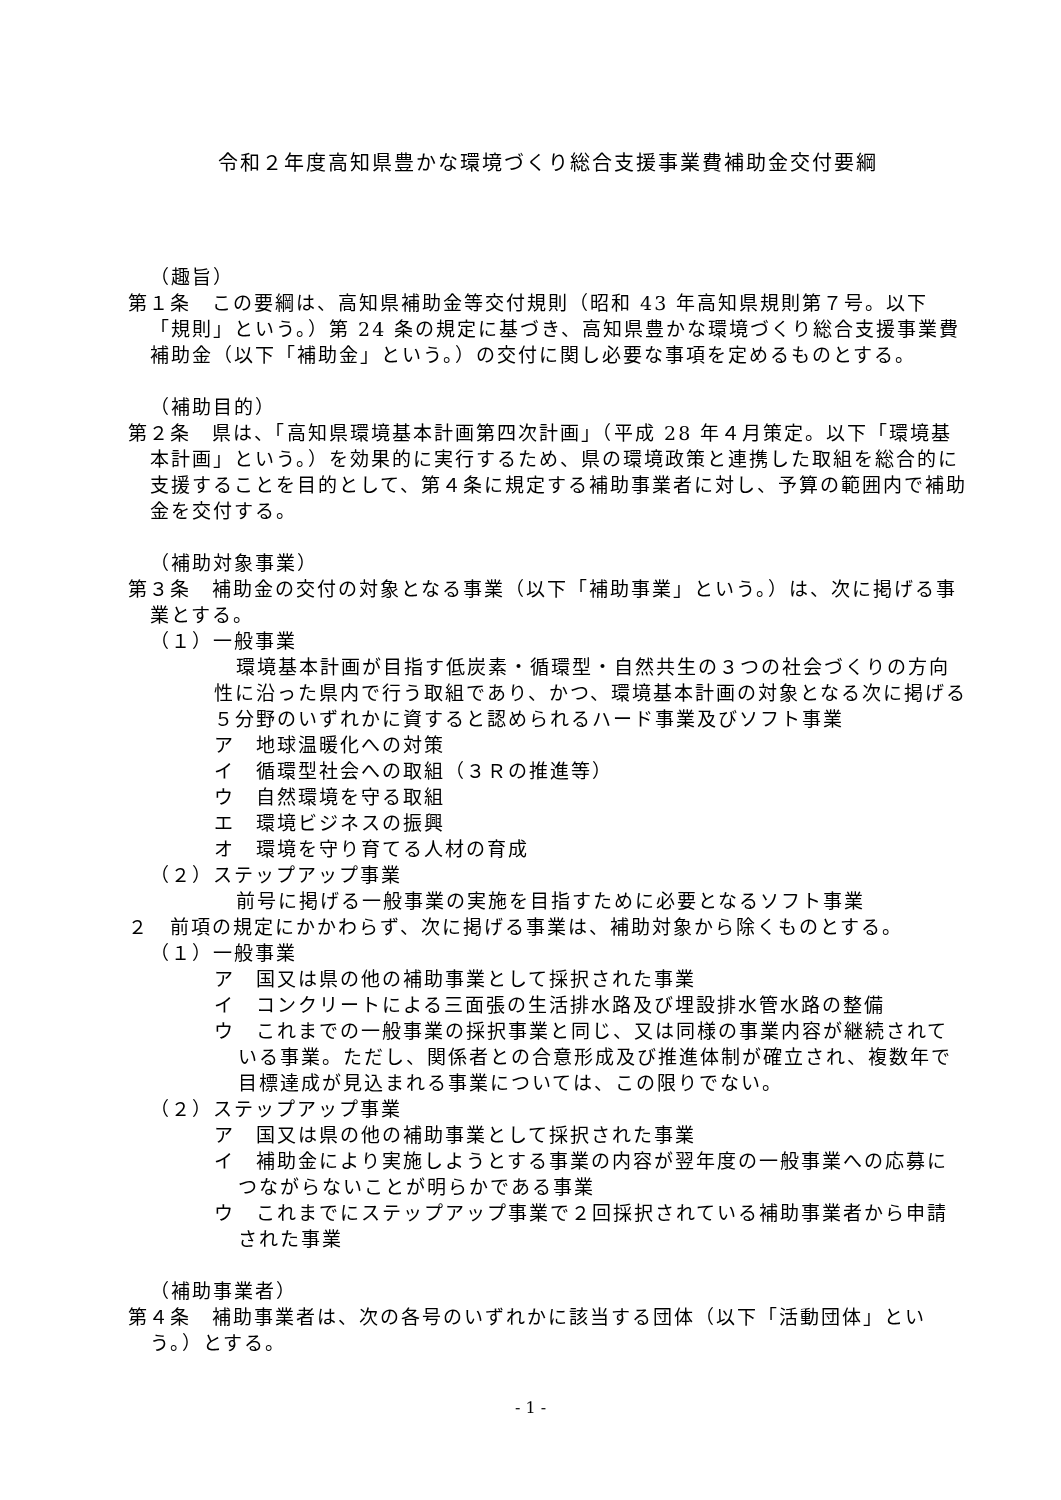令和２年度高知県豊かな環境づくり総合支援事業費補助金交付要綱
（趣旨）
第１条　この要綱は、高知県補助金等交付規則（昭和 43 年高知県規則第７号。以下「規則」という。）第 24 条の規定に基づき、高知県豊かな環境づくり総合支援事業費補助金（以下「補助金」という。）の交付に関し必要な事項を定めるものとする。
（補助目的）
第２条　県は、「高知県環境基本計画第四次計画」（平成 28 年４月策定。以下「環境基本計画」という。）を効果的に実行するため、県の環境政策と連携した取組を総合的に支援することを目的として、第４条に規定する補助事業者に対し、予算の範囲内で補助金を交付する。
（補助対象事業）
第３条　補助金の交付の対象となる事業（以下「補助事業」という。）は、次に掲げる事業とする。
（１）一般事業
環境基本計画が目指す低炭素・循環型・自然共生の３つの社会づくりの方向性に沿った県内で行う取組であり、かつ、環境基本計画の対象となる次に掲げる５分野のいずれかに資すると認められるハード事業及びソフト事業
ア　地球温暖化への対策
イ　循環型社会への取組（３Ｒの推進等）
ウ　自然環境を守る取組
エ　環境ビジネスの振興
オ　環境を守り育てる人材の育成
（２）ステップアップ事業
前号に掲げる一般事業の実施を目指すために必要となるソフト事業
２　前項の規定にかかわらず、次に掲げる事業は、補助対象から除くものとする。
（１）一般事業
ア　国又は県の他の補助事業として採択された事業
イ　コンクリートによる三面張の生活排水路及び埋設排水管水路の整備
ウ　これまでの一般事業の採択事業と同じ、又は同様の事業内容が継続されている事業。ただし、関係者との合意形成及び推進体制が確立され、複数年で目標達成が見込まれる事業については、この限りでない。
（２）ステップアップ事業
ア　国又は県の他の補助事業として採択された事業
イ　補助金により実施しようとする事業の内容が翌年度の一般事業への応募につながらないことが明らかである事業
ウ　これまでにステップアップ事業で２回採択されている補助事業者から申請された事業
（補助事業者）
第４条　補助事業者は、次の各号のいずれかに該当する団体（以下「活動団体」という。）とする。
- 1 -